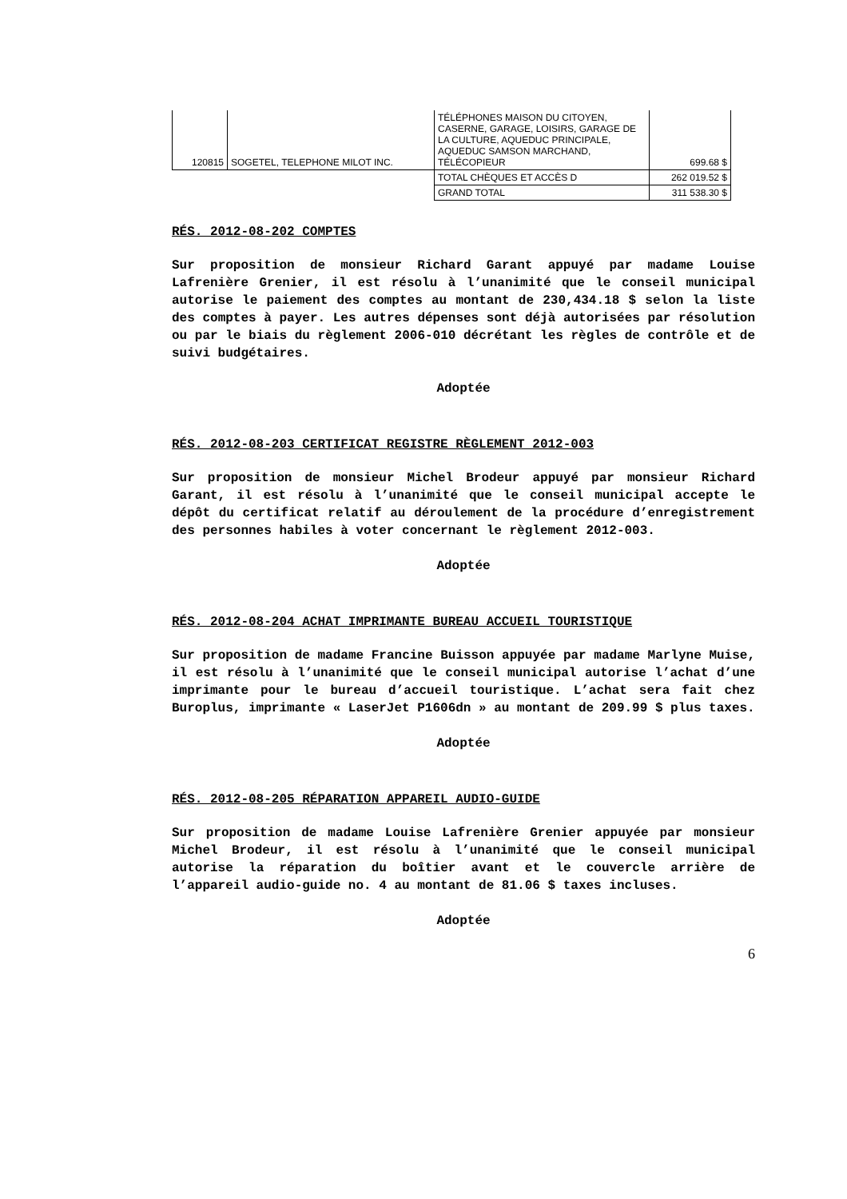| 120815 | SOGETEL, TELEPHONE MILOT INC. | TÉLÉPHONES MAISON DU CITOYEN, CASERNE, GARAGE, LOISIRS, GARAGE DE LA CULTURE, AQUEDUC PRINCIPALE, AQUEDUC SAMSON MARCHAND, TÉLÉCOPIEUR | 699.68 $ |
| | | TOTAL CHÈQUES ET ACCÈS D | 262 019.52 $ |
| | | GRAND TOTAL | 311 538.30 $ |
RÉS. 2012-08-202 COMPTES
Sur proposition de monsieur Richard Garant appuyé par madame Louise Lafrenière Grenier, il est résolu à l’unanimité que le conseil municipal autorise le paiement des comptes au montant de 230,434.18 $ selon la liste des comptes à payer. Les autres dépenses sont déjà autorisées par résolution ou par le biais du règlement 2006-010 décrétant les règles de contrôle et de suivi budgétaires.
Adoptée
RÉS. 2012-08-203 CERTIFICAT REGISTRE RÈGLEMENT 2012-003
Sur proposition de monsieur Michel Brodeur appuyé par monsieur Richard Garant, il est résolu à l’unanimité que le conseil municipal accepte le dépôt du certificat relatif au déroulement de la procédure d’enregistrement des personnes habiles à voter concernant le règlement 2012-003.
Adoptée
RÉS. 2012-08-204 ACHAT IMPRIMANTE BUREAU ACCUEIL TOURISTIQUE
Sur proposition de madame Francine Buisson appuyée par madame Marlyne Muise, il est résolu à l’unanimité que le conseil municipal autorise l’achat d’une imprimante pour le bureau d’accueil touristique. L’achat sera fait chez Buroplus, imprimante « LaserJet P1606dn » au montant de 209.99 $ plus taxes.
Adoptée
RÉS. 2012-08-205 RÉPARATION APPAREIL AUDIO-GUIDE
Sur proposition de madame Louise Lafrenière Grenier appuyée par monsieur Michel Brodeur, il est résolu à l’unanimité que le conseil municipal autorise la réparation du boîtier avant et le couvercle arrière de l’appareil audio-guide no. 4 au montant de 81.06 $ taxes incluses.
Adoptée
6